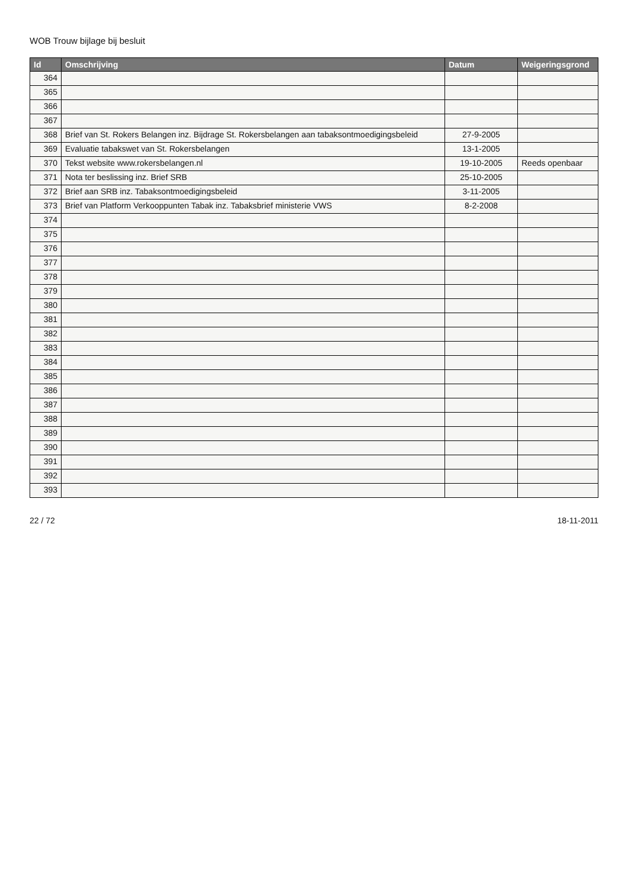WOB Trouw bijlage bij besluit
| Id | Omschrijving | Datum | Weigeringsgrond |
| --- | --- | --- | --- |
| 364 | | | |
| 365 | | | |
| 366 | | | |
| 367 | | | |
| 368 | Brief van St. Rokers Belangen inz. Bijdrage St. Rokersbelangen aan tabaksontmoedigingsbeleid | 27-9-2005 | |
| 369 | Evaluatie tabakswet van St. Rokersbelangen | 13-1-2005 | |
| 370 | Tekst website www.rokersbelangen.nl | 19-10-2005 | Reeds openbaar |
| 371 | Nota ter beslissing inz. Brief SRB | 25-10-2005 | |
| 372 | Brief aan SRB inz. Tabaksontmoedigingsbeleid | 3-11-2005 | |
| 373 | Brief van Platform Verkooppunten Tabak inz. Tabaksbrief ministerie VWS | 8-2-2008 | |
| 374 | | | |
| 375 | | | |
| 376 | | | |
| 377 | | | |
| 378 | | | |
| 379 | | | |
| 380 | | | |
| 381 | | | |
| 382 | | | |
| 383 | | | |
| 384 | | | |
| 385 | | | |
| 386 | | | |
| 387 | | | |
| 388 | | | |
| 389 | | | |
| 390 | | | |
| 391 | | | |
| 392 | | | |
| 393 | | | |
22 / 72 18-11-2011